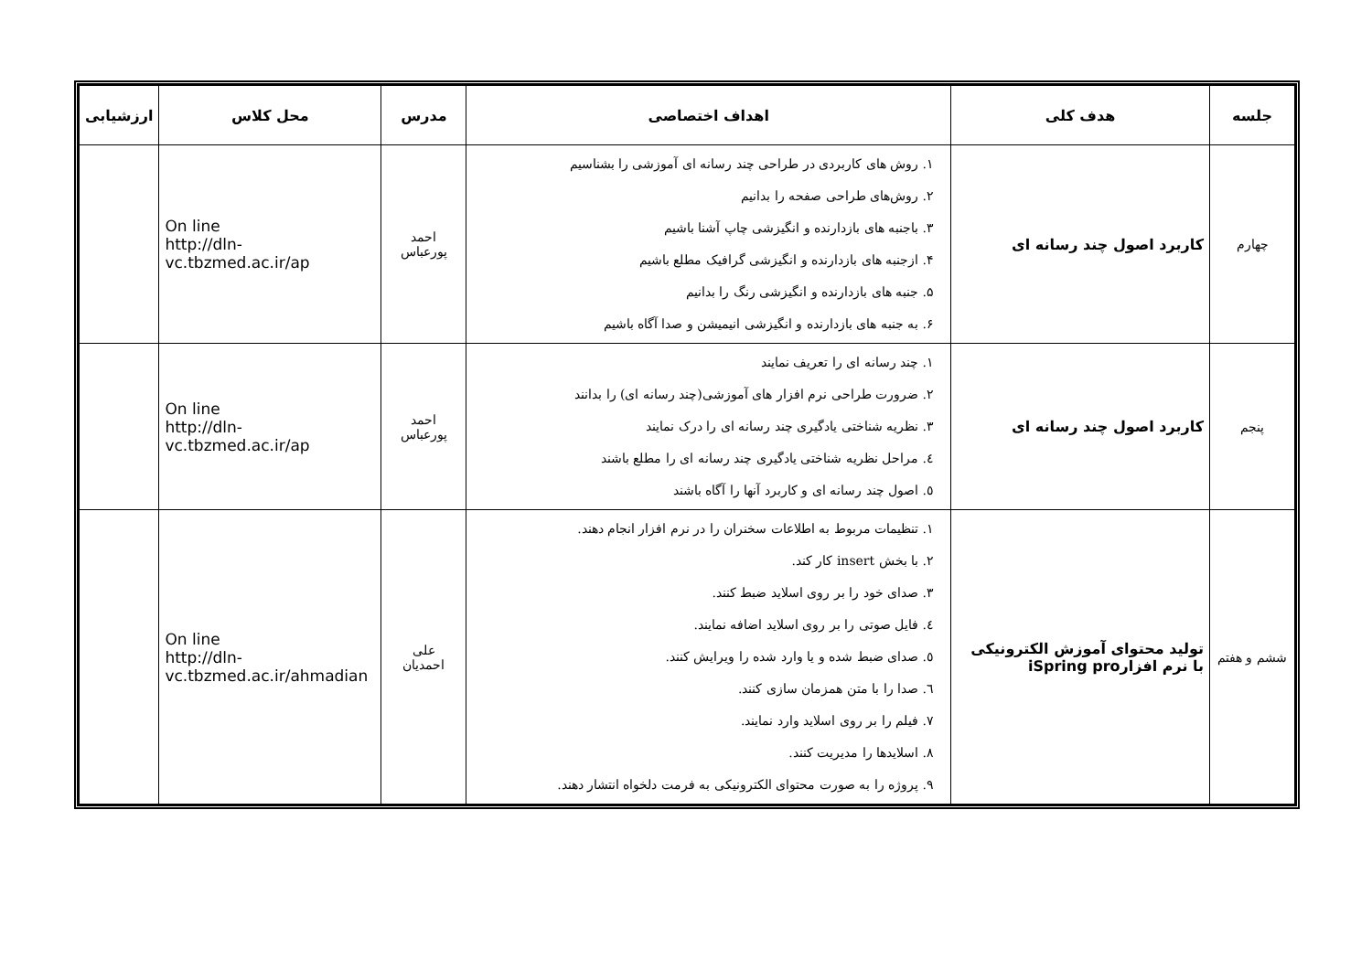| جلسه | هدف کلی | اهداف اختصاصی | مدرس | محل کلاس | ارزشیابی |
| --- | --- | --- | --- | --- | --- |
| چهارم | کاربرد اصول چند رسانه ای | ۱. روش های کاربردی در طراحی چند رسانه ای آموزشی را بشناسیم ۲. روش‌های طراحی صفحه را بدانیم ۳. باجنبه های بازدارنده و انگیزشی چاپ آشنا باشیم ۴. ازجنبه های بازدارنده و انگیزشی گرافیک مطلع باشیم ۵. جنبه های بازدارنده و انگیزشی رنگ را بدانیم ۶. به جنبه های بازدارنده و انگیزشی انیمیشن و صدا آگاه باشیم | احمد پورعباس | On line http://dln- vc.tbzmed.ac.ir/ap | |
| پنجم | کاربرد اصول چند رسانه ای | ۱. چند رسانه ای را تعریف نمایند ۲. ضرورت طراحی نرم افزار های آموزشی(چند رسانه ای) را بدانند ۳. نظریه شناختی یادگیری چند رسانه ای را درک نمایند ٤. مراحل نظریه شناختی یادگیری چند رسانه ای را مطلع باشند ٥. اصول چند رسانه ای و کاربرد آنها را آگاه باشند | احمد پورعباس | On line http://dln- vc.tbzmed.ac.ir/ap | |
| ششم و هفتم | تولید محتوای آموزش الکترونیکی با نرم افزارiSpring pro | ۱. تنظیمات مربوط به اطلاعات سخنران را در نرم افزار انجام دهند. ۲. با بخش insert کار کند. ۳. صدای خود را بر روی اسلاید ضبط کنند. ٤. فایل صوتی را بر روی اسلاید اضافه نمایند. ٥. صدای ضبط شده و یا وارد شده را ویرایش کنند. ٦. صدا را با متن همزمان سازی کنند. ۷. فیلم را بر روی اسلاید وارد نمایند. ۸. اسلایدها را مدیریت کنند. ۹. پروژه را به صورت محتوای الکترونیکی به فرمت دلخواه انتشار دهند. | علی احمدیان | On line http://dln- vc.tbzmed.ac.ir/ahmadian | |